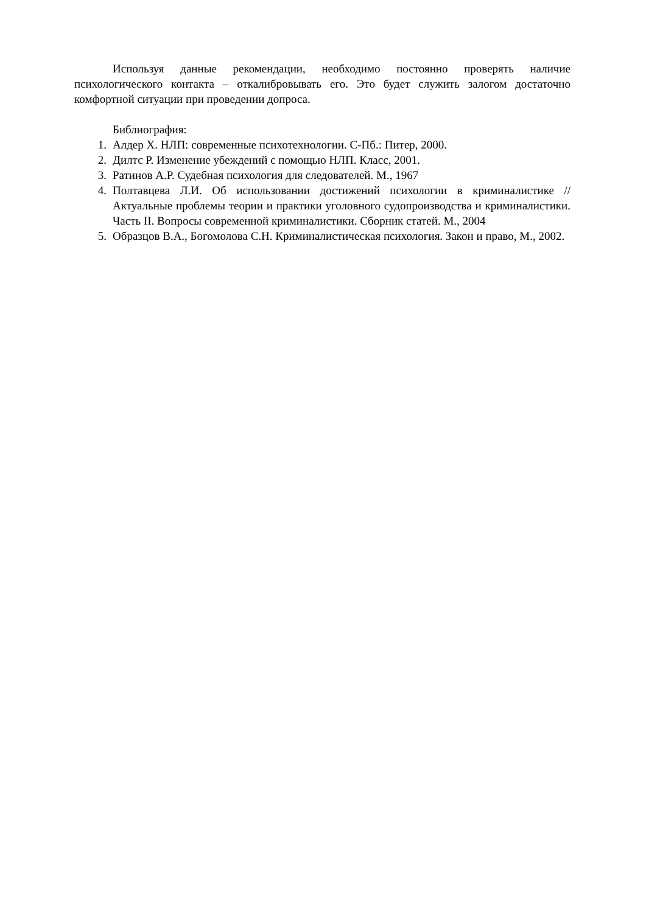Используя данные рекомендации, необходимо постоянно проверять наличие психологического контакта – откалибровывать его. Это будет служить залогом достаточно комфортной ситуации при проведении допроса.
Библиография:
1. Алдер Х. НЛП: современные психотехнологии. С-Пб.: Питер, 2000.
2. Дилтс Р. Изменение убеждений с помощью НЛП. Класс, 2001.
3. Ратинов А.Р. Судебная психология для следователей. М., 1967
4. Полтавцева Л.И. Об использовании достижений психологии в криминалистике //Актуальные проблемы теории и практики уголовного судопроизводства и криминалистики. Часть II. Вопросы современной криминалистики. Сборник статей. М., 2004
5. Образцов В.А., Богомолова С.Н. Криминалистическая психология. Закон и право, М., 2002.